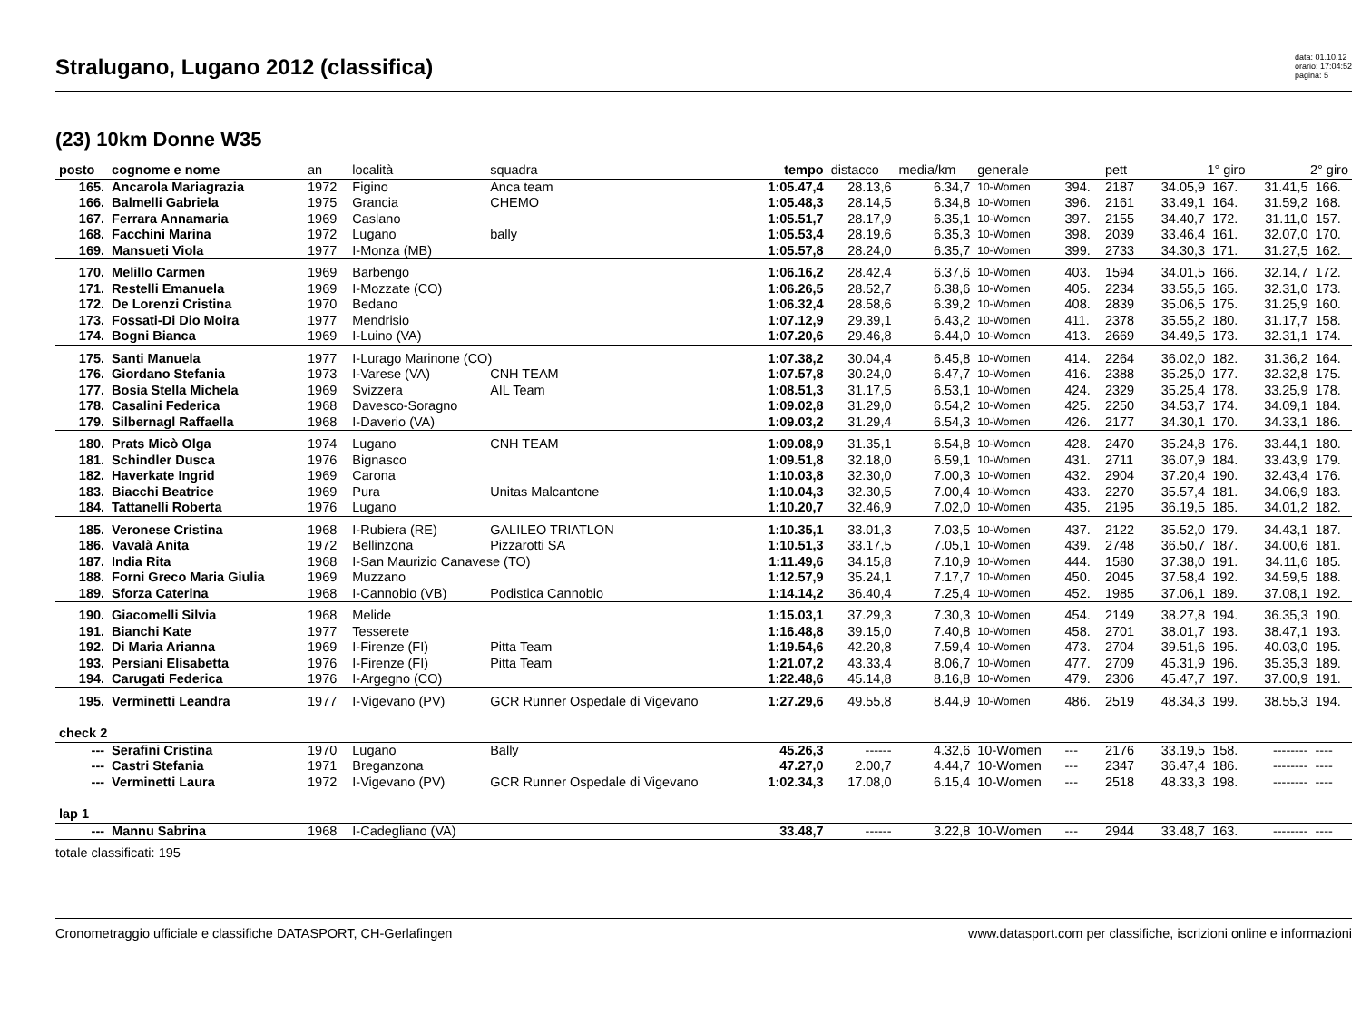Stralugano, Lugano 2012 (classifica)
data: 01.10.12
orario: 17:04:52
pagina: 5
(23) 10km Donne W35
| posto | cognome e nome | an | località | squadra | tempo | distacco | media/km | generale | | pett | 1° giro | | 2° giro | |
| --- | --- | --- | --- | --- | --- | --- | --- | --- | --- | --- | --- | --- | --- | --- |
| 165. | Ancarola Mariagrazia | 1972 | Figino | Anca team | 1:05.47,4 | 28.13,6 | 6.34,7 | 10-Women | 394. | 2187 | 34.05,9 | 167. | 31.41,5 | 166. |
| 166. | Balmelli Gabriela | 1975 | Grancia | CHEMO | 1:05.48,3 | 28.14,5 | 6.34,8 | 10-Women | 396. | 2161 | 33.49,1 | 164. | 31.59,2 | 168. |
| 167. | Ferrara Annamaria | 1969 | Caslano | | 1:05.51,7 | 28.17,9 | 6.35,1 | 10-Women | 397. | 2155 | 34.40,7 | 172. | 31.11,0 | 157. |
| 168. | Facchini Marina | 1972 | Lugano | bally | 1:05.53,4 | 28.19,6 | 6.35,3 | 10-Women | 398. | 2039 | 33.46,4 | 161. | 32.07,0 | 170. |
| 169. | Mansueti Viola | 1977 | I-Monza (MB) | | 1:05.57,8 | 28.24,0 | 6.35,7 | 10-Women | 399. | 2733 | 34.30,3 | 171. | 31.27,5 | 162. |
| 170. | Melillo Carmen | 1969 | Barbengo | | 1:06.16,2 | 28.42,4 | 6.37,6 | 10-Women | 403. | 1594 | 34.01,5 | 166. | 32.14,7 | 172. |
| 171. | Restelli Emanuela | 1969 | I-Mozzate (CO) | | 1:06.26,5 | 28.52,7 | 6.38,6 | 10-Women | 405. | 2234 | 33.55,5 | 165. | 32.31,0 | 173. |
| 172. | De Lorenzi Cristina | 1970 | Bedano | | 1:06.32,4 | 28.58,6 | 6.39,2 | 10-Women | 408. | 2839 | 35.06,5 | 175. | 31.25,9 | 160. |
| 173. | Fossati-Di Dio Moira | 1977 | Mendrisio | | 1:07.12,9 | 29.39,1 | 6.43,2 | 10-Women | 411. | 2378 | 35.55,2 | 180. | 31.17,7 | 158. |
| 174. | Bogni Bianca | 1969 | I-Luino (VA) | | 1:07.20,6 | 29.46,8 | 6.44,0 | 10-Women | 413. | 2669 | 34.49,5 | 173. | 32.31,1 | 174. |
| 175. | Santi Manuela | 1977 | I-Lurago Marinone (CO) | | 1:07.38,2 | 30.04,4 | 6.45,8 | 10-Women | 414. | 2264 | 36.02,0 | 182. | 31.36,2 | 164. |
| 176. | Giordano Stefania | 1973 | I-Varese (VA) | CNH TEAM | 1:07.57,8 | 30.24,0 | 6.47,7 | 10-Women | 416. | 2388 | 35.25,0 | 177. | 32.32,8 | 175. |
| 177. | Bosia Stella Michela | 1969 | Svizzera | AIL Team | 1:08.51,3 | 31.17,5 | 6.53,1 | 10-Women | 424. | 2329 | 35.25,4 | 178. | 33.25,9 | 178. |
| 178. | Casalini Federica | 1968 | Davesco-Soragno | | 1:09.02,8 | 31.29,0 | 6.54,2 | 10-Women | 425. | 2250 | 34.53,7 | 174. | 34.09,1 | 184. |
| 179. | Silbernagl Raffaella | 1968 | I-Daverio (VA) | | 1:09.03,2 | 31.29,4 | 6.54,3 | 10-Women | 426. | 2177 | 34.30,1 | 170. | 34.33,1 | 186. |
| 180. | Prats Micò Olga | 1974 | Lugano | CNH TEAM | 1:09.08,9 | 31.35,1 | 6.54,8 | 10-Women | 428. | 2470 | 35.24,8 | 176. | 33.44,1 | 180. |
| 181. | Schindler Dusca | 1976 | Bignasco | | 1:09.51,8 | 32.18,0 | 6.59,1 | 10-Women | 431. | 2711 | 36.07,9 | 184. | 33.43,9 | 179. |
| 182. | Haverkate Ingrid | 1969 | Carona | | 1:10.03,8 | 32.30,0 | 7.00,3 | 10-Women | 432. | 2904 | 37.20,4 | 190. | 32.43,4 | 176. |
| 183. | Biacchi Beatrice | 1969 | Pura | Unitas Malcantone | 1:10.04,3 | 32.30,5 | 7.00,4 | 10-Women | 433. | 2270 | 35.57,4 | 181. | 34.06,9 | 183. |
| 184. | Tattanelli Roberta | 1976 | Lugano | | 1:10.20,7 | 32.46,9 | 7.02,0 | 10-Women | 435. | 2195 | 36.19,5 | 185. | 34.01,2 | 182. |
| 185. | Veronese Cristina | 1968 | I-Rubiera (RE) | GALILEO TRIATLON | 1:10.35,1 | 33.01,3 | 7.03,5 | 10-Women | 437. | 2122 | 35.52,0 | 179. | 34.43,1 | 187. |
| 186. | Vavalà Anita | 1972 | Bellinzona | Pizzarotti SA | 1:10.51,3 | 33.17,5 | 7.05,1 | 10-Women | 439. | 2748 | 36.50,7 | 187. | 34.00,6 | 181. |
| 187. | India Rita | 1968 | I-San Maurizio Canavese (TO) | | 1:11.49,6 | 34.15,8 | 7.10,9 | 10-Women | 444. | 1580 | 37.38,0 | 191. | 34.11,6 | 185. |
| 188. | Forni Greco Maria Giulia | 1969 | Muzzano | | 1:12.57,9 | 35.24,1 | 7.17,7 | 10-Women | 450. | 2045 | 37.58,4 | 192. | 34.59,5 | 188. |
| 189. | Sforza Caterina | 1968 | I-Cannobio (VB) | Podistica Cannobio | 1:14.14,2 | 36.40,4 | 7.25,4 | 10-Women | 452. | 1985 | 37.06,1 | 189. | 37.08,1 | 192. |
| 190. | Giacomelli Silvia | 1968 | Melide | | 1:15.03,1 | 37.29,3 | 7.30,3 | 10-Women | 454. | 2149 | 38.27,8 | 194. | 36.35,3 | 190. |
| 191. | Bianchi Kate | 1977 | Tesserete | | 1:16.48,8 | 39.15,0 | 7.40,8 | 10-Women | 458. | 2701 | 38.01,7 | 193. | 38.47,1 | 193. |
| 192. | Di Maria Arianna | 1969 | I-Firenze (FI) | Pitta Team | 1:19.54,6 | 42.20,8 | 7.59,4 | 10-Women | 473. | 2704 | 39.51,6 | 195. | 40.03,0 | 195. |
| 193. | Persiani Elisabetta | 1976 | I-Firenze (FI) | Pitta Team | 1:21.07,2 | 43.33,4 | 8.06,7 | 10-Women | 477. | 2709 | 45.31,9 | 196. | 35.35,3 | 189. |
| 194. | Carugati Federica | 1976 | I-Argegno (CO) | | 1:22.48,6 | 45.14,8 | 8.16,8 | 10-Women | 479. | 2306 | 45.47,7 | 197. | 37.00,9 | 191. |
| 195. | Verminetti Leandra | 1977 | I-Vigevano (PV) | GCR Runner Ospedale di Vigevano | 1:27.29,6 | 49.55,8 | 8.44,9 | 10-Women | 486. | 2519 | 48.34,3 | 199. | 38.55,3 | 194. |
| check 2 | | | | | | | | | | | | | | |
| --- | Serafini Cristina | 1970 | Lugano | Bally | 45.26,3 | ------ | 4.32,6 | 10-Women | --- | 2176 | 33.19,5 | 158. | -------- | ---- |
| --- | Castri Stefania | 1971 | Breganzona | | 47.27,0 | 2.00,7 | 4.44,7 | 10-Women | --- | 2347 | 36.47,4 | 186. | -------- | ---- |
| --- | Verminetti Laura | 1972 | I-Vigevano (PV) | GCR Runner Ospedale di Vigevano | 1:02.34,3 | 17.08,0 | 6.15,4 | 10-Women | --- | 2518 | 48.33,3 | 198. | -------- | ---- |
| lap 1 | | | | | | | | | | | | | | |
| --- | Mannu Sabrina | 1968 | I-Cadegliano (VA) | | 33.48,7 | ------ | 3.22,8 | 10-Women | --- | 2944 | 33.48,7 | 163. | -------- | ---- |
totale classificati: 195
Cronometraggio ufficiale e classifiche DATASPORT, CH-Gerlafingen www.datasport.com per classifiche, iscrizioni online e informazioni